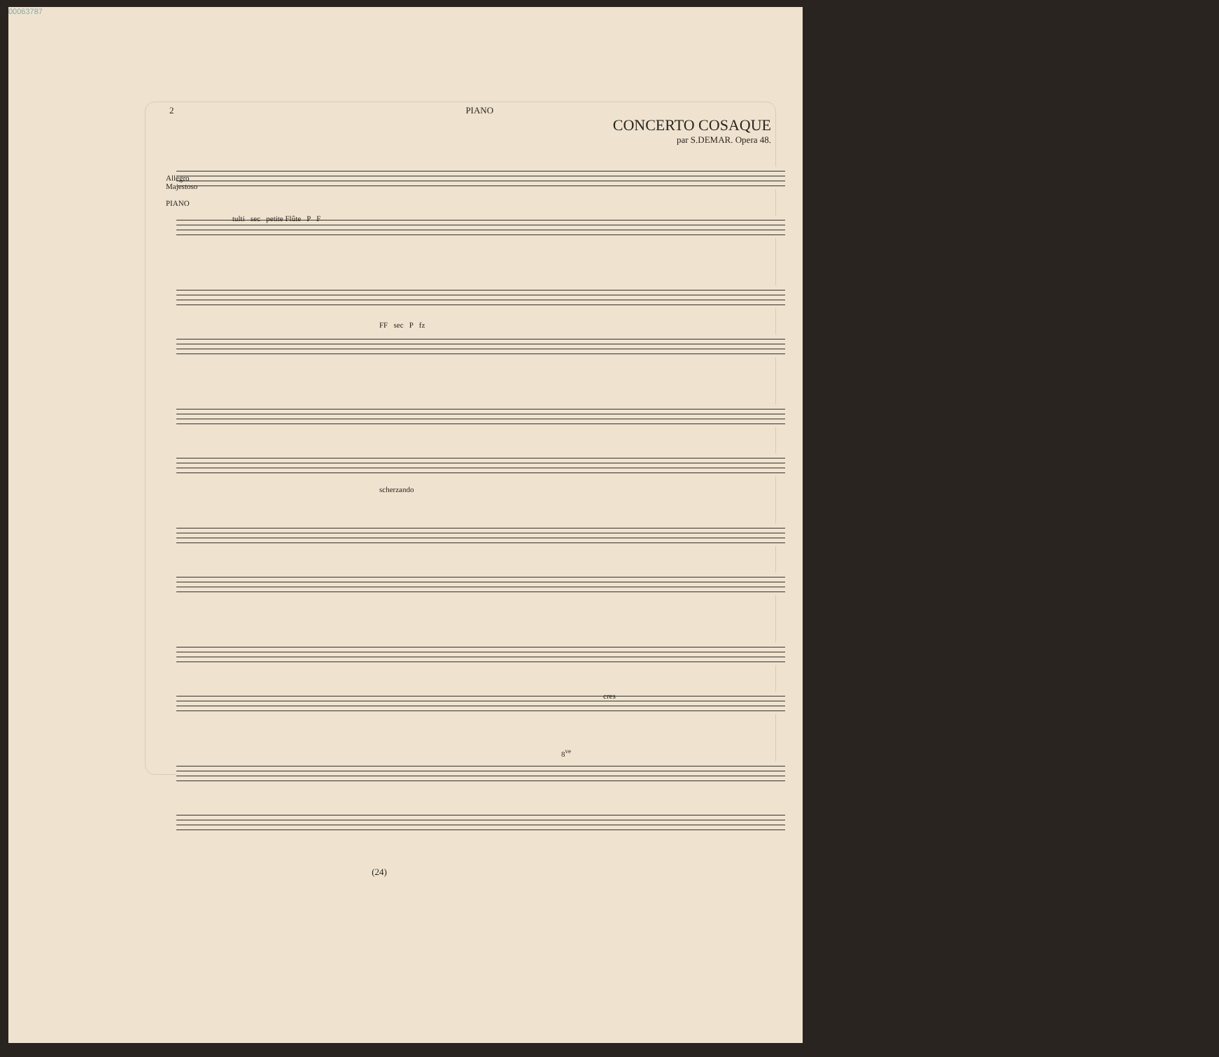00063787
2 PIANO
CONCERTO COSAQUE
par S.DEMAR. Opera 48.
Allegro Majestoso
PIANO
tulti sec petite Flûte P F
FF sec P fz
scherzando
cres
8<sup>ve</sup>
(24)